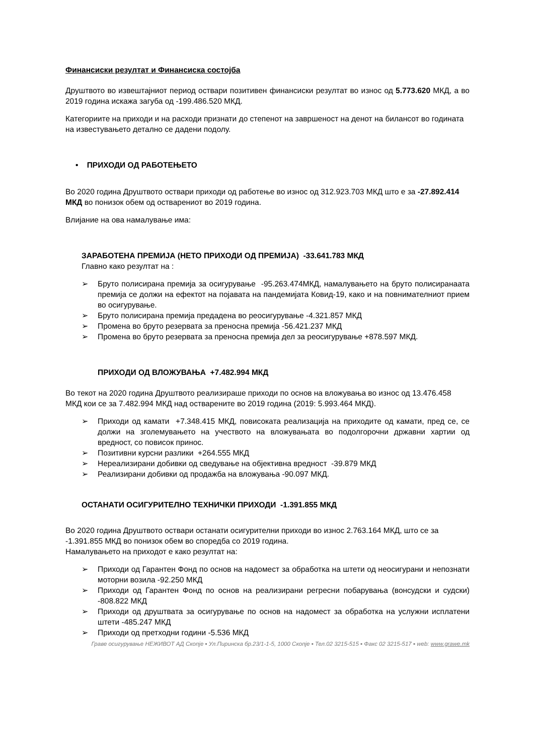Финансиски резултат и Финансиска состојба
Друштвото во извештајниот период оствари позитивен финансиски резултат во износ од 5.773.620 МКД, а во 2019 година искажа загуба од -199.486.520 МКД.
Категориите на приходи и на расходи признати до степенот на завршеност на денот на билансот во годината на известувањето детално се дадени подолу.
• ПРИХОДИ ОД РАБОТЕЊЕТО
Во 2020 година Друштвото оствари приходи од работење во износ од 312.923.703 МКД што е за -27.892.414 МКД во понизок обем од остварениот во 2019 година.
Влијание на ова намалување има:
ЗАРАБОТЕНА ПРЕМИЈА (НЕТО ПРИХОДИ ОД ПРЕМИЈА) -33.641.783 МКД
Главно како резултат на :
➢ Бруто полисирана премија за осигурување -95.263.474МКД, намалувањето на бруто полисиранаата премија се должи на ефектот на појавата на пандемијата Ковид-19, како и на повнимателниот прием во осигурување.
➢ Бруто полисирана премија предадена во реосигурување -4.321.857 МКД
➢ Промена во бруто резервата за преносна премија -56.421.237 МКД
➢ Промена во бруто резервата за преносна премија дел за реосигурување +878.597 МКД.
ПРИХОДИ ОД ВЛОЖУВАЊА +7.482.994 МКД
Во текот на 2020 година Друштвото реализираше приходи по основ на вложувања во износ од 13.476.458 МКД кои се за 7.482.994 МКД над остварените во 2019 година (2019: 5.993.464 МКД).
➢ Приходи од камати +7.348.415 МКД, повисоката реализација на приходите од камати, пред се, се должи на зголемувањето на учеството на вложувањата во подолгорочни државни хартии од вредност, со повисок принос.
➢ Позитивни курсни разлики +264.555 МКД
➢ Нереализирани добивки од сведување на објективна вредност -39.879 МКД
➢ Реализирани добивки од продажба на вложувања -90.097 МКД.
ОСТАНАТИ ОСИГУРИТЕЛНО ТЕХНИЧКИ ПРИХОДИ -1.391.855 МКД
Во 2020 година Друштвото оствари останати осигурителни приходи во износ 2.763.164 МКД, што се за -1.391.855 МКД во понизок обем во споредба со 2019 година.
Намалувањето на приходот е како резултат на:
➢ Приходи од Гарантен Фонд по основ на надомест за обработка на штети од неосигурани и непознати моторни возила -92.250 МКД
➢ Приходи од Гарантен Фонд по основ на реализирани регресни побарувања (вонсудски и судски) -808.822 МКД
➢ Приходи од друштвата за осигурување по основ на надомест за обработка на услужни исплатени штети -485.247 МКД
➢ Приходи од претходни години -5.536 МКД
Граве осигурување НЕЖИВОТ АД Скопје ▪ Ул.Пиринска бр.23/1-1-5, 1000 Скопје ▪ Тел.02 3215-515 ▪ Факс 02 3215-517 ▪ web: www.grawe.mk